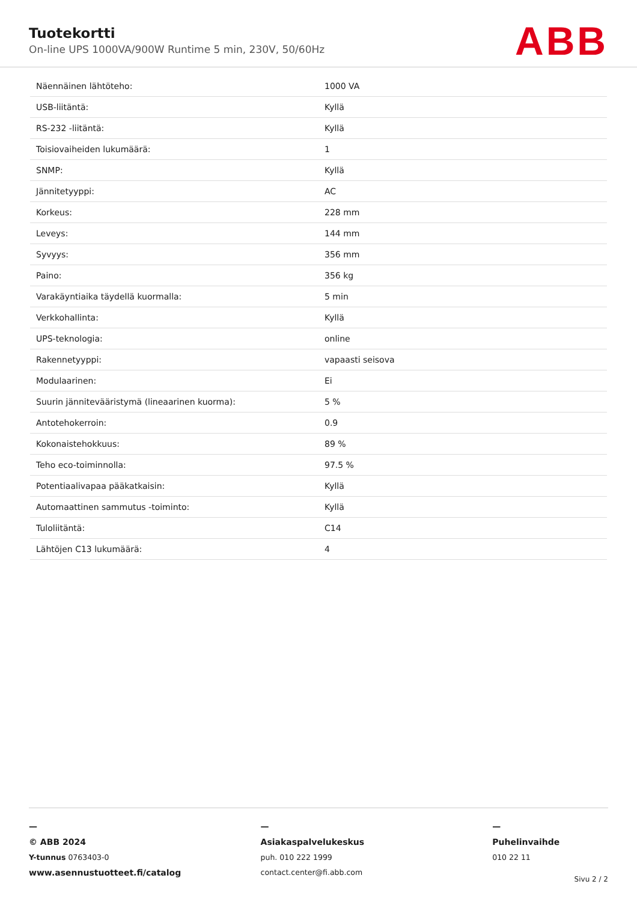Tuotekortti
On-line UPS 1000VA/900W Runtime 5 min, 230V, 50/60Hz
ABB
| Näennäinen lähtöteho: | 1000 VA |
| USB-liitäntä: | Kyllä |
| RS-232 -liitäntä: | Kyllä |
| Toisiovaiheiden lukumäärä: | 1 |
| SNMP: | Kyllä |
| Jännitetyyppi: | AC |
| Korkeus: | 228 mm |
| Leveys: | 144 mm |
| Syvyys: | 356 mm |
| Paino: | 356 kg |
| Varakäyntiaika täydellä kuormalla: | 5 min |
| Verkkohallinta: | Kyllä |
| UPS-teknologia: | online |
| Rakennetyyppi: | vapaasti seisova |
| Modulaarinen: | Ei |
| Suurin jännitevääristymä (lineaarinen kuorma): | 5 % |
| Antotehokerroin: | 0.9 |
| Kokonaistehokkuus: | 89 % |
| Teho eco-toiminnolla: | 97.5 % |
| Potentiaalivapaa pääkatkaisin: | Kyllä |
| Automaattinen sammutus -toiminto: | Kyllä |
| Tuloliitäntä: | C14 |
| Lähtöjen C13 lukumäärä: | 4 |
—
© ABB 2024
Y-tunnus 0763403-0
www.asennustuotteet.fi/catalog
—
Asiakaspalvelukeskus
puh. 010 222 1999
contact.center@fi.abb.com
—
Puhelinvaihde
010 22 11
Sivu 2 / 2